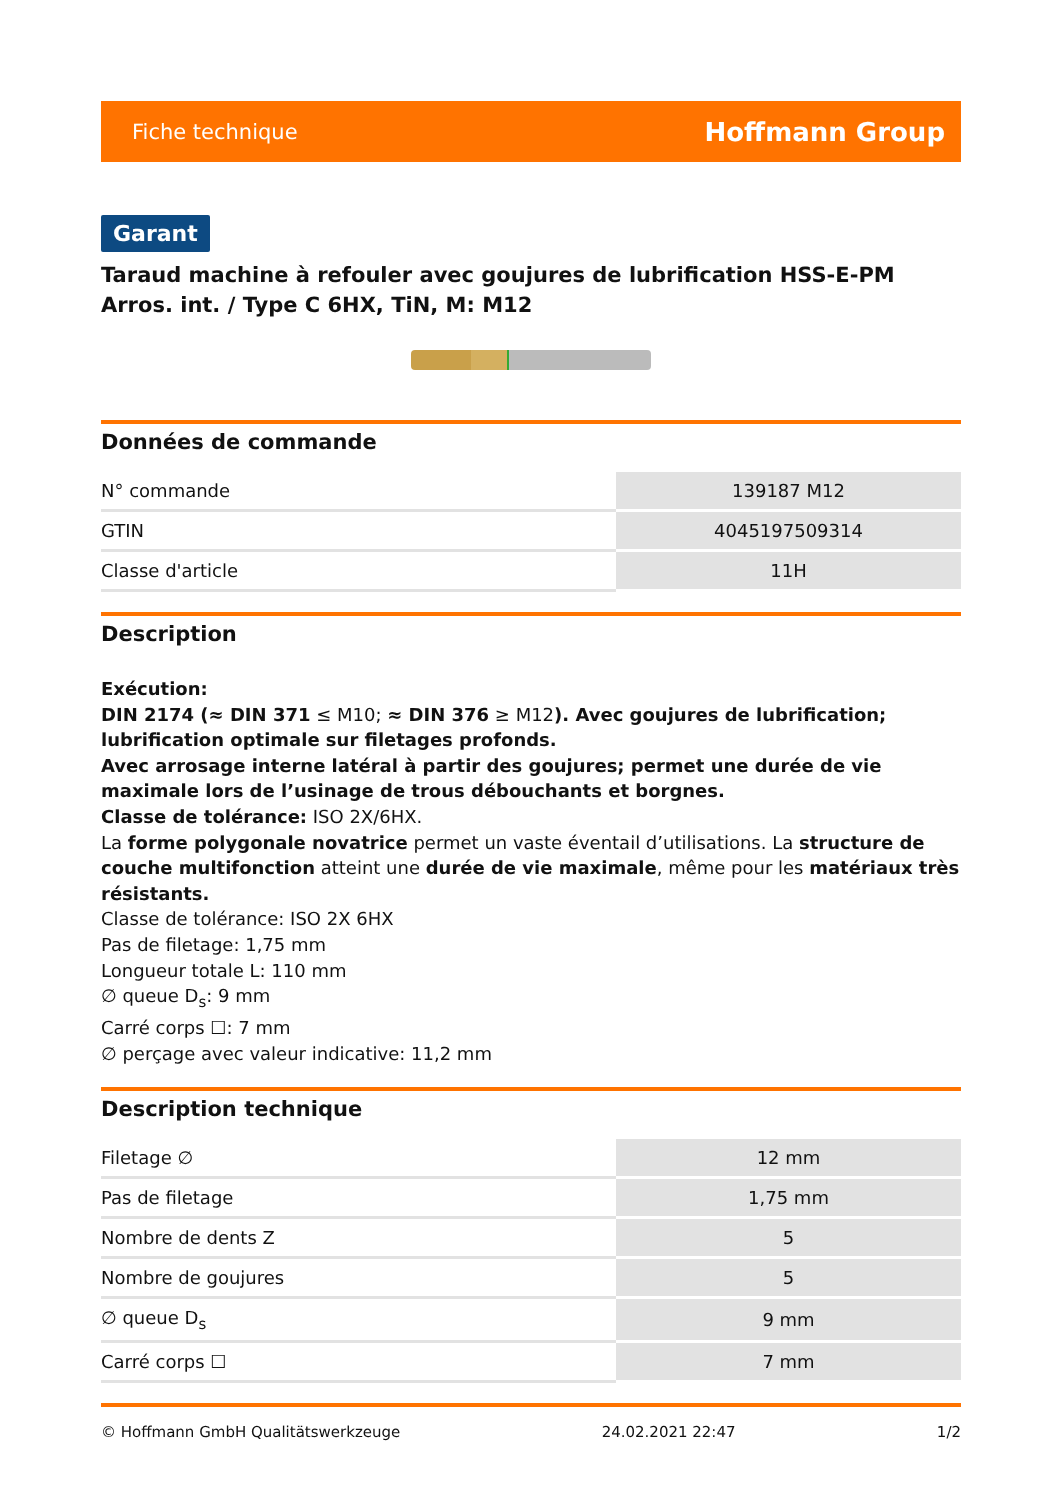Fiche technique Hoffmann Group
Garant
Taraud machine à refouler avec goujures de lubrification HSS-E-PM Arros. int. / Type C 6HX, TiN, M: M12
Données de commande
| N° commande | 139187 M12 |
| GTIN | 4045197509314 |
| Classe d'article | 11H |
Description
Exécution:
DIN 2174 (≈ DIN 371 ≤ M10; ≈ DIN 376 ≥ M12). Avec goujures de lubrification; lubrification optimale sur filetages profonds.
Avec arrosage interne latéral à partir des goujures; permet une durée de vie maximale lors de l’usinage de trous débouchants et borgnes.
Classe de tolérance: ISO 2X/6HX.
La forme polygonale novatrice permet un vaste éventail d’utilisations. La structure de couche multifonction atteint une durée de vie maximale, même pour les matériaux très résistants.
Classe de tolérance: ISO 2X 6HX
Pas de filetage: 1,75 mm
Longueur totale L: 110 mm
∅ queue D<sub>s</sub>: 9 mm
Carré corps ☐: 7 mm
∅ perçage avec valeur indicative: 11,2 mm
Description technique
| Filetage ∅ | 12 mm |
| Pas de filetage | 1,75 mm |
| Nombre de dents Z | 5 |
| Nombre de goujures | 5 |
| ∅ queue D<sub>s</sub> | 9 mm |
| Carré corps ☐ | 7 mm |
© Hoffmann GmbH Qualitätswerkzeuge 24.02.2021 22:47 1/2